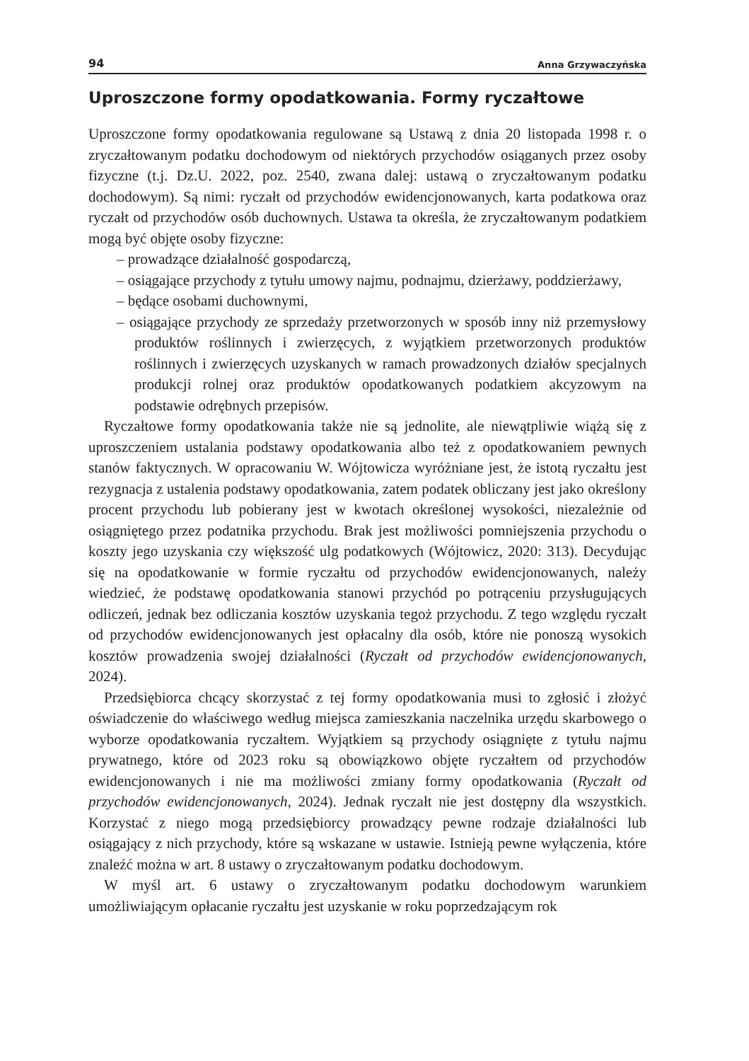94 Anna Grzywaczyńska
Uproszczone formy opodatkowania. Formy ryczałtowe
Uproszczone formy opodatkowania regulowane są Ustawą z dnia 20 listopada 1998 r. o zryczałtowanym podatku dochodowym od niektórych przychodów osiąganych przez osoby fizyczne (t.j. Dz.U. 2022, poz. 2540, zwana dalej: ustawą o zryczałtowanym podatku dochodowym). Są nimi: ryczałt od przychodów ewidencjonowanych, karta podatkowa oraz ryczałt od przychodów osób duchownych. Ustawa ta określa, że zryczałtowanym podatkiem mogą być objęte osoby fizyczne:
– prowadzące działalność gospodarczą,
– osiągające przychody z tytułu umowy najmu, podnajmu, dzierżawy, poddzierżawy,
– będące osobami duchownymi,
– osiągające przychody ze sprzedaży przetworzonych w sposób inny niż przemysłowy produktów roślinnych i zwierzęcych, z wyjątkiem przetworzonych produktów roślinnych i zwierzęcych uzyskanych w ramach prowadzonych działów specjalnych produkcji rolnej oraz produktów opodatkowanych podatkiem akcyzowym na podstawie odrębnych przepisów.
Ryczałtowe formy opodatkowania także nie są jednolite, ale niewątpliwie wiążą się z uproszczeniem ustalania podstawy opodatkowania albo też z opodatkowaniem pewnych stanów faktycznych. W opracowaniu W. Wójtowicza wyróżniane jest, że istotą ryczałtu jest rezygnacja z ustalenia podstawy opodatkowania, zatem podatek obliczany jest jako określony procent przychodu lub pobierany jest w kwotach określonej wysokości, niezależnie od osiągniętego przez podatnika przychodu. Brak jest możliwości pomniejszenia przychodu o koszty jego uzyskania czy większość ulg podatkowych (Wójtowicz, 2020: 313). Decydując się na opodatkowanie w formie ryczałtu od przychodów ewidencjonowanych, należy wiedzieć, że podstawę opodatkowania stanowi przychód po potrąceniu przysługujących odliczeń, jednak bez odliczania kosztów uzyskania tegoż przychodu. Z tego względu ryczałt od przychodów ewidencjonowanych jest opłacalny dla osób, które nie ponoszą wysokich kosztów prowadzenia swojej działalności (Ryczałt od przychodów ewidencjonowanych, 2024).
Przedsiębiorca chcący skorzystać z tej formy opodatkowania musi to zgłosić i złożyć oświadczenie do właściwego według miejsca zamieszkania naczelnika urzędu skarbowego o wyborze opodatkowania ryczałtem. Wyjątkiem są przychody osiągnięte z tytułu najmu prywatnego, które od 2023 roku są obowiązkowo objęte ryczałtem od przychodów ewidencjonowanych i nie ma możliwości zmiany formy opodatkowania (Ryczałt od przychodów ewidencjonowanych, 2024). Jednak ryczałt nie jest dostępny dla wszystkich. Korzystać z niego mogą przedsiębiorcy prowadzący pewne rodzaje działalności lub osiągający z nich przychody, które są wskazane w ustawie. Istnieją pewne wyłączenia, które znaleźć można w art. 8 ustawy o zryczałtowanym podatku dochodowym.
W myśl art. 6 ustawy o zryczałtowanym podatku dochodowym warunkiem umożliwiającym opłacanie ryczałtu jest uzyskanie w roku poprzedzającym rok